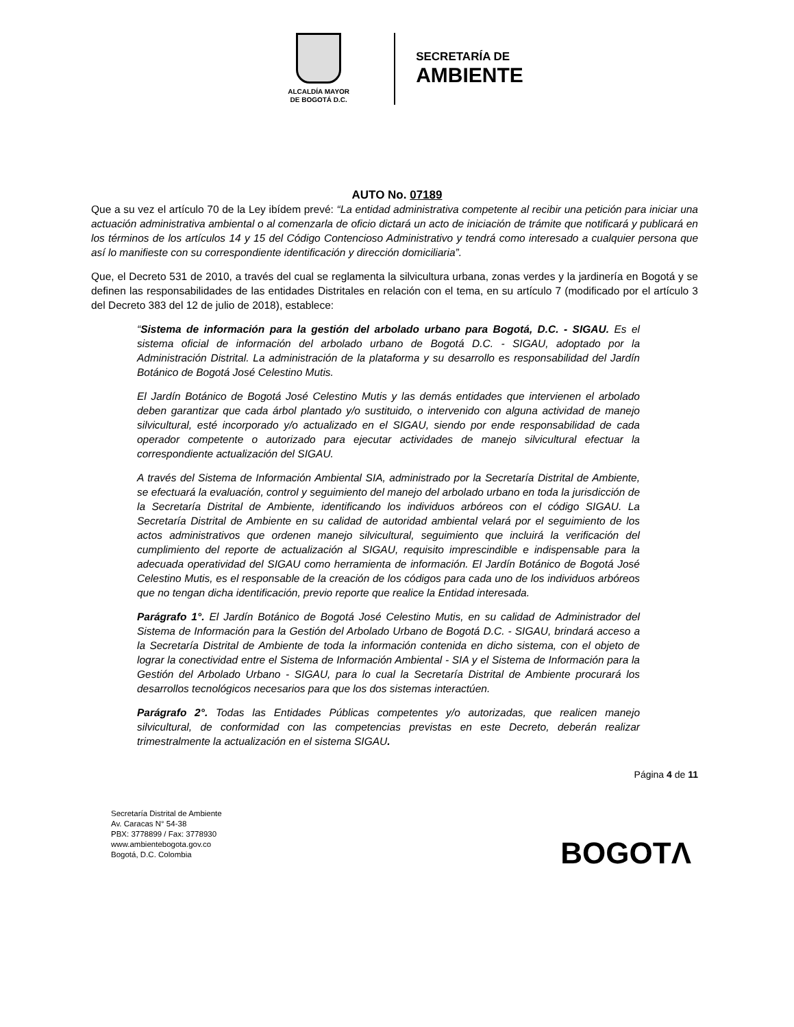ALCALDÍA MAYOR
DE BOGOTÁ D.C.
SECRETARÍA DE
AMBIENTE
AUTO No. 07189
Que a su vez el artículo 70 de la Ley ibídem prevé: “La entidad administrativa competente al recibir una petición para iniciar una actuación administrativa ambiental o al comenzarla de oficio dictará un acto de iniciación de trámite que notificará y publicará en los términos de los artículos 14 y 15 del Código Contencioso Administrativo y tendrá como interesado a cualquier persona que así lo manifieste con su correspondiente identificación y dirección domiciliaria”.
Que, el Decreto 531 de 2010, a través del cual se reglamenta la silvicultura urbana, zonas verdes y la jardinería en Bogotá y se definen las responsabilidades de las entidades Distritales en relación con el tema, en su artículo 7 (modificado por el artículo 3 del Decreto 383 del 12 de julio de 2018), establece:
“Sistema de información para la gestión del arbolado urbano para Bogotá, D.C. - SIGAU. Es el sistema oficial de información del arbolado urbano de Bogotá D.C. - SIGAU, adoptado por la Administración Distrital. La administración de la plataforma y su desarrollo es responsabilidad del Jardín Botánico de Bogotá José Celestino Mutis.
El Jardín Botánico de Bogotá José Celestino Mutis y las demás entidades que intervienen el arbolado deben garantizar que cada árbol plantado y/o sustituido, o intervenido con alguna actividad de manejo silvicultural, esté incorporado y/o actualizado en el SIGAU, siendo por ende responsabilidad de cada operador competente o autorizado para ejecutar actividades de manejo silvicultural efectuar la correspondiente actualización del SIGAU.
A través del Sistema de Información Ambiental SIA, administrado por la Secretaría Distrital de Ambiente, se efectuará la evaluación, control y seguimiento del manejo del arbolado urbano en toda la jurisdicción de la Secretaría Distrital de Ambiente, identificando los individuos arbóreos con el código SIGAU. La Secretaría Distrital de Ambiente en su calidad de autoridad ambiental velará por el seguimiento de los actos administrativos que ordenen manejo silvicultural, seguimiento que incluirá la verificación del cumplimiento del reporte de actualización al SIGAU, requisito imprescindible e indispensable para la adecuada operatividad del SIGAU como herramienta de información. El Jardín Botánico de Bogotá José Celestino Mutis, es el responsable de la creación de los códigos para cada uno de los individuos arbóreos que no tengan dicha identificación, previo reporte que realice la Entidad interesada.
Parágrafo 1°. El Jardín Botánico de Bogotá José Celestino Mutis, en su calidad de Administrador del Sistema de Información para la Gestión del Arbolado Urbano de Bogotá D.C. - SIGAU, brindará acceso a la Secretaría Distrital de Ambiente de toda la información contenida en dicho sistema, con el objeto de lograr la conectividad entre el Sistema de Información Ambiental - SIA y el Sistema de Información para la Gestión del Arbolado Urbano - SIGAU, para lo cual la Secretaría Distrital de Ambiente procurará los desarrollos tecnológicos necesarios para que los dos sistemas interactúen.
Parágrafo 2°. Todas las Entidades Públicas competentes y/o autorizadas, que realicen manejo silvicultural, de conformidad con las competencias previstas en este Decreto, deberán realizar trimestralmente la actualización en el sistema SIGAU.
Página 4 de 11
Secretaría Distrital de Ambiente
Av. Caracas N° 54-38
PBX: 3778899 / Fax: 3778930
www.ambientebogota.gov.co
Bogotá, D.C. Colombia
BOGOTΛ